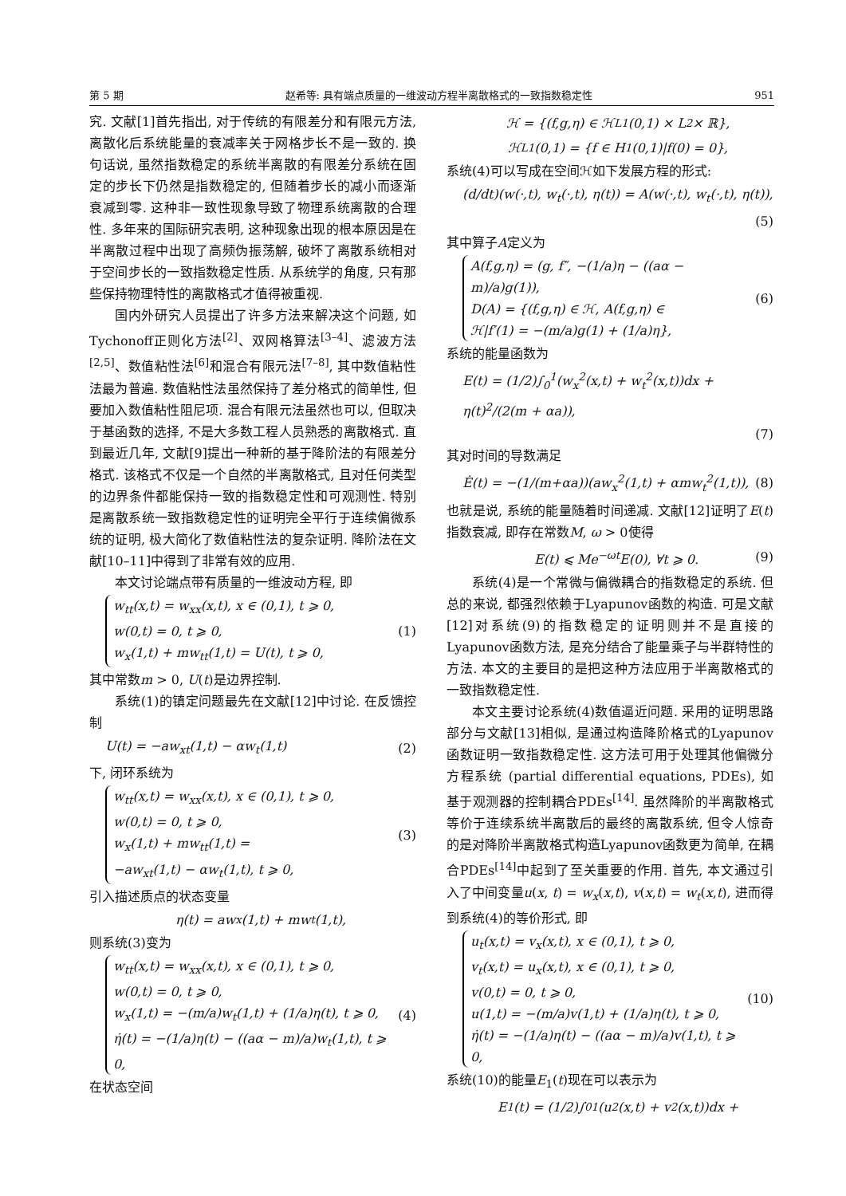第 5 期 赵希等: 具有端点质量的一维波动方程半离散格式的一致指数稳定性 951
究. 文献[1]首先指出, 对于传统的有限差分和有限元方法, 离散化后系统能量的衰减率关于网格步长不是一致的. 换句话说, 虽然指数稳定的系统半离散的有限差分系统在固定的步长下仍然是指数稳定的, 但随着步长的减小而逐渐衰减到零. 这种非一致性现象导致了物理系统离散的合理性. 多年来的国际研究表明, 这种现象出现的根本原因是在半离散过程中出现了高频伪振荡解, 破坏了离散系统相对于空间步长的一致指数稳定性质. 从系统学的角度, 只有那些保持物理特性的离散格式才值得被重视.
国内外研究人员提出了许多方法来解决这个问题, 如Tychonoff正则化方法<sup>[2]</sup>、双网格算法<sup>[3–4]</sup>、滤波方法<sup>[2,5]</sup>、数值粘性法<sup>[6]</sup>和混合有限元法<sup>[7–8]</sup>, 其中数值粘性法最为普遍. 数值粘性法虽然保持了差分格式的简单性, 但要加入数值粘性阻尼项. 混合有限元法虽然也可以, 但取决于基函数的选择, 不是大多数工程人员熟悉的离散格式. 直到最近几年, 文献[9]提出一种新的基于降阶法的有限差分格式. 该格式不仅是一个自然的半离散格式, 且对任何类型的边界条件都能保持一致的指数稳定性和可观测性. 特别是离散系统一致指数稳定性的证明完全平行于连续偏微系统的证明, 极大简化了数值粘性法的复杂证明. 降阶法在文献[10–11]中得到了非常有效的应用.
本文讨论端点带有质量的一维波动方程, 即
w<sub>tt</sub>(x,t) = w<sub>xx</sub>(x,t), x ∈ (0,1), t ⩾ 0,
w(0,t) = 0, t ⩾ 0,
w<sub>x</sub>(1,t) + mw<sub>tt</sub>(1,t) = U(t), t ⩾ 0,
(1)
其中常数m > 0, U(t)是边界控制.
系统(1)的镇定问题最先在文献[12]中讨论. 在反馈控制
U(t) = −aw<sub>xt</sub>(1,t) − αw<sub>t</sub>(1,t) (2)
下, 闭环系统为
w<sub>tt</sub>(x,t) = w<sub>xx</sub>(x,t), x ∈ (0,1), t ⩾ 0,
w(0,t) = 0, t ⩾ 0,
w<sub>x</sub>(1,t) + mw<sub>tt</sub>(1,t) =
−aw<sub>xt</sub>(1,t) − αw<sub>t</sub>(1,t), t ⩾ 0,
(3)
引入描述质点的状态变量
η(t) = aw<sub>x</sub>(1,t) + mw<sub>t</sub>(1,t),
则系统(3)变为
w<sub>tt</sub>(x,t) = w<sub>xx</sub>(x,t), x ∈ (0,1), t ⩾ 0,
w(0,t) = 0, t ⩾ 0,
w<sub>x</sub>(1,t) = −(m/a)w<sub>t</sub>(1,t) + (1/a)η(t), t ⩾ 0,
η̇(t) = −(1/a)η(t) − ((aα − m)/a)w<sub>t</sub>(1,t), t ⩾ 0,
(4)
在状态空间
ℋ = {(f,g,η) ∈ ℋ<sub>L</sub><sup>1</sup>(0,1) × L<sup>2</sup> × ℝ},
ℋ<sub>L</sub><sup>1</sup>(0,1) = {f ∈ H<sup>1</sup>(0,1)|f(0) = 0},
系统(4)可以写成在空间ℋ如下发展方程的形式:
(d/dt)(w(·,t), w<sub>t</sub>(·,t), η(t)) = A(w(·,t), w<sub>t</sub>(·,t), η(t)),
(5)
其中算子A定义为
A(f,g,η) = (g, f″, −(1/a)η − ((aα − m)/a)g(1)),
D(A) = {(f,g,η) ∈ ℋ, A(f,g,η) ∈
ℋ|f′(1) = −(m/a)g(1) + (1/a)η},
(6)
系统的能量函数为
E(t) = (1/2)∫<sub>0</sub><sup>1</sup>(w<sub>x</sub><sup>2</sup>(x,t) + w<sub>t</sub><sup>2</sup>(x,t))dx + η(t)<sup>2</sup>/(2(m + αa)),
(7)
其对时间的导数满足
Ė(t) = −(1/(m+αa))(aw<sub>x</sub><sup>2</sup>(1,t) + αmw<sub>t</sub><sup>2</sup>(1,t)), (8)
也就是说, 系统的能量随着时间递减. 文献[12]证明了E(t)指数衰减, 即存在常数M, ω > 0使得
E(t) ⩽ Me<sup>−ωt</sup>E(0), ∀t ⩾ 0. (9)
系统(4)是一个常微与偏微耦合的指数稳定的系统. 但总的来说, 都强烈依赖于Lyapunov函数的构造. 可是文献[12]对系统(9)的指数稳定的证明则并不是直接的Lyapunov函数方法, 是充分结合了能量乘子与半群特性的方法. 本文的主要目的是把这种方法应用于半离散格式的一致指数稳定性.
本文主要讨论系统(4)数值逼近问题. 采用的证明思路部分与文献[13]相似, 是通过构造降阶格式的Lyapunov 函数证明一致指数稳定性. 这方法可用于处理其他偏微分方程系统 (partial differential equations, PDEs), 如基于观测器的控制耦合PDEs<sup>[14]</sup>. 虽然降阶的半离散格式等价于连续系统半离散后的最终的离散系统, 但令人惊奇的是对降阶半离散格式构造Lyapunov函数更为简单, 在耦合PDEs<sup>[14]</sup>中起到了至关重要的作用. 首先, 本文通过引入了中间变量u(x, t) = w<sub>x</sub>(x,t), v(x,t) = w<sub>t</sub>(x,t), 进而得到系统(4)的等价形式, 即
u<sub>t</sub>(x,t) = v<sub>x</sub>(x,t), x ∈ (0,1), t ⩾ 0,
v<sub>t</sub>(x,t) = u<sub>x</sub>(x,t), x ∈ (0,1), t ⩾ 0,
v(0,t) = 0, t ⩾ 0,
u(1,t) = −(m/a)v(1,t) + (1/a)η(t), t ⩾ 0,
η̇(t) = −(1/a)η(t) − ((aα − m)/a)v(1,t), t ⩾ 0,
(10)
系统(10)的能量E<sub>1</sub>(t)现在可以表示为
E<sub>1</sub>(t) = (1/2)∫<sub>0</sub><sup>1</sup>(u<sup>2</sup>(x,t) + v<sup>2</sup>(x,t))dx +